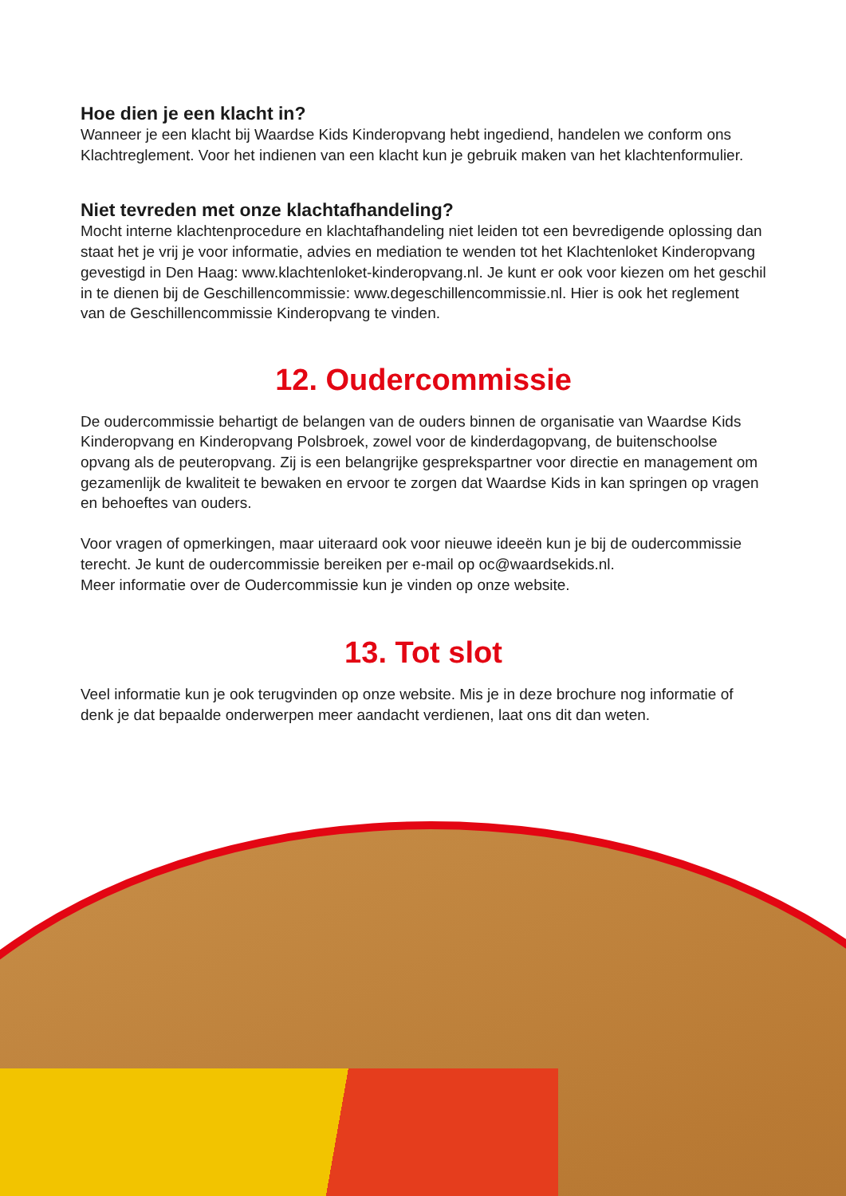Hoe dien je een klacht in?
Wanneer je een klacht bij Waardse Kids Kinderopvang hebt ingediend, handelen we conform ons Klachtreglement. Voor het indienen van een klacht kun je gebruik maken van het klachtenformulier.
Niet tevreden met onze klachtafhandeling?
Mocht interne klachtenprocedure en klachtafhandeling niet leiden tot een bevredigende oplossing dan staat het je vrij je voor informatie, advies en mediation te wenden tot het Klachtenloket Kinderopvang gevestigd in Den Haag: www.klachtenloket-kinderopvang.nl. Je kunt er ook voor kiezen om het geschil in te dienen bij de Geschillencommissie: www.degeschillencommissie.nl. Hier is ook het reglement van de Geschillencommissie Kinderopvang te vinden.
12. Oudercommissie
De oudercommissie behartigt de belangen van de ouders binnen de organisatie van Waardse Kids Kinderopvang en Kinderopvang Polsbroek, zowel voor de kinderdagopvang, de buitenschoolse opvang als de peuteropvang. Zij is een belangrijke gesprekspartner voor directie en management om gezamenlijk de kwaliteit te bewaken en ervoor te zorgen dat Waardse Kids in kan springen op vragen en behoeftes van ouders.
Voor vragen of opmerkingen, maar uiteraard ook voor nieuwe ideeën kun je bij de oudercommissie terecht. Je kunt de oudercommissie bereiken per e-mail op oc@waardsekids.nl.
Meer informatie over de Oudercommissie kun je vinden op onze website.
13. Tot slot
Veel informatie kun je ook terugvinden op onze website. Mis je in deze brochure nog informatie of denk je dat bepaalde onderwerpen meer aandacht verdienen, laat ons dit dan weten.